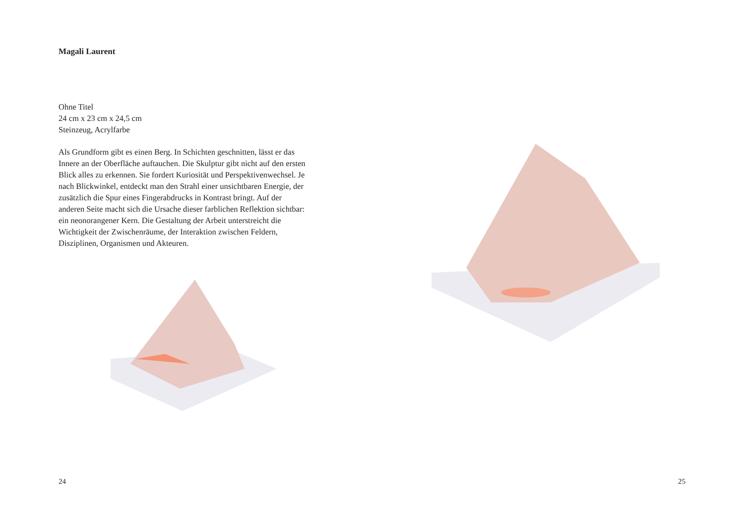Magali Laurent
Ohne Titel
24 cm x 23 cm x 24,5 cm
Steinzeug, Acrylfarbe
Als Grundform gibt es einen Berg. In Schichten geschnitten, lässt er das Innere an der Oberfläche auftauchen. Die Skulptur gibt nicht auf den ersten Blick alles zu erkennen. Sie fordert Kuriosität und Pers­pektivenwechsel. Je nach Blickwinkel, entdeckt man den Strahl einer unsichtbaren Energie, der zusätzlich die Spur eines Fingerabdrucks in Kontrast bringt. Auf der anderen Seite macht sich die Ursache dieser farblichen Reflektion sichtbar: ein neonorangener Kern. Die Gestal­tung der Arbeit unterstreicht die Wichtigkeit der Zwischenräume, der Interaktion zwischen Feldern, Disziplinen, Organismen und Akteuren.
24
25